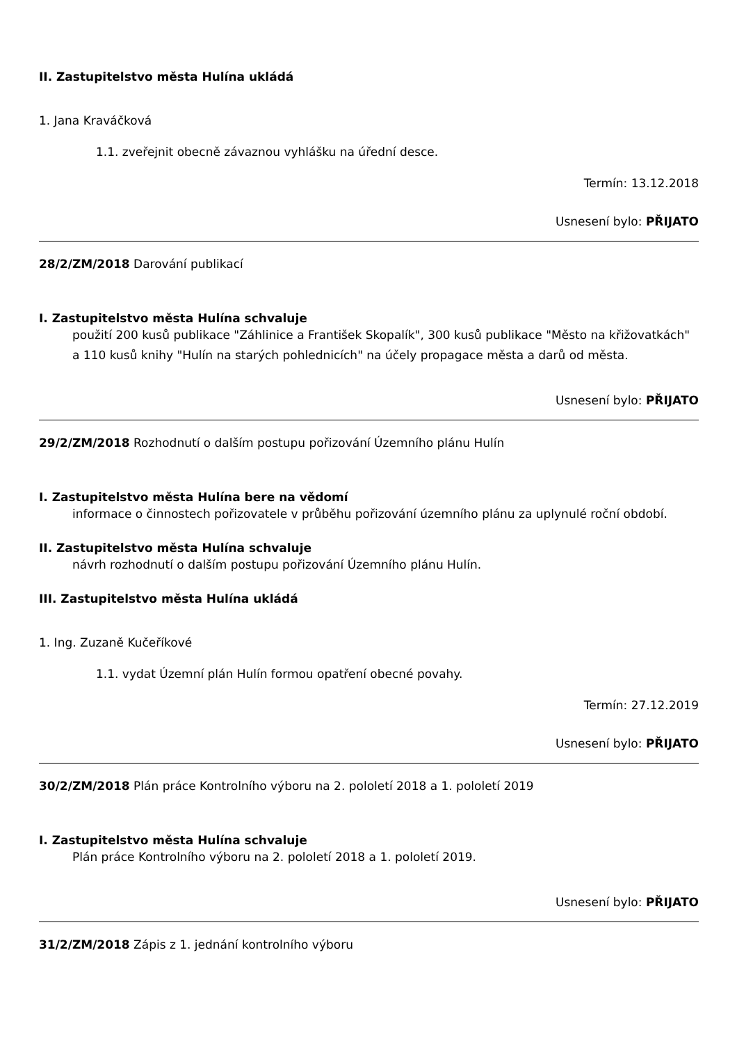II. Zastupitelstvo města Hulína ukládá
1. Jana Kraváčková
1.1. zveřejnit obecně závaznou vyhlášku na úřední desce.
Termín: 13.12.2018
Usnesení bylo: PŘIJATO
28/2/ZM/2018 Darování publikací
I. Zastupitelstvo města Hulína schvaluje
použití 200 kusů publikace "Záhlinice a František Skopalík", 300 kusů publikace "Město na křižovatkách" a 110 kusů knihy "Hulín na starých pohlednicích" na účely propagace města a darů od města.
Usnesení bylo: PŘIJATO
29/2/ZM/2018 Rozhodnutí o dalším postupu pořizování Územního plánu Hulín
I. Zastupitelstvo města Hulína bere na vědomí
informace o činnostech pořizovatele v průběhu pořizování územního plánu za uplynulé roční období.
II. Zastupitelstvo města Hulína schvaluje
návrh rozhodnutí o dalším postupu pořizování Územního plánu Hulín.
III. Zastupitelstvo města Hulína ukládá
1. Ing. Zuzaně Kučeříkové
1.1. vydat Územní plán Hulín formou opatření obecné povahy.
Termín: 27.12.2019
Usnesení bylo: PŘIJATO
30/2/ZM/2018 Plán práce Kontrolního výboru na 2. pololetí 2018 a 1. pololetí 2019
I. Zastupitelstvo města Hulína schvaluje
Plán práce Kontrolního výboru na 2. pololetí 2018 a 1. pololetí 2019.
Usnesení bylo: PŘIJATO
31/2/ZM/2018 Zápis z 1. jednání kontrolního výboru